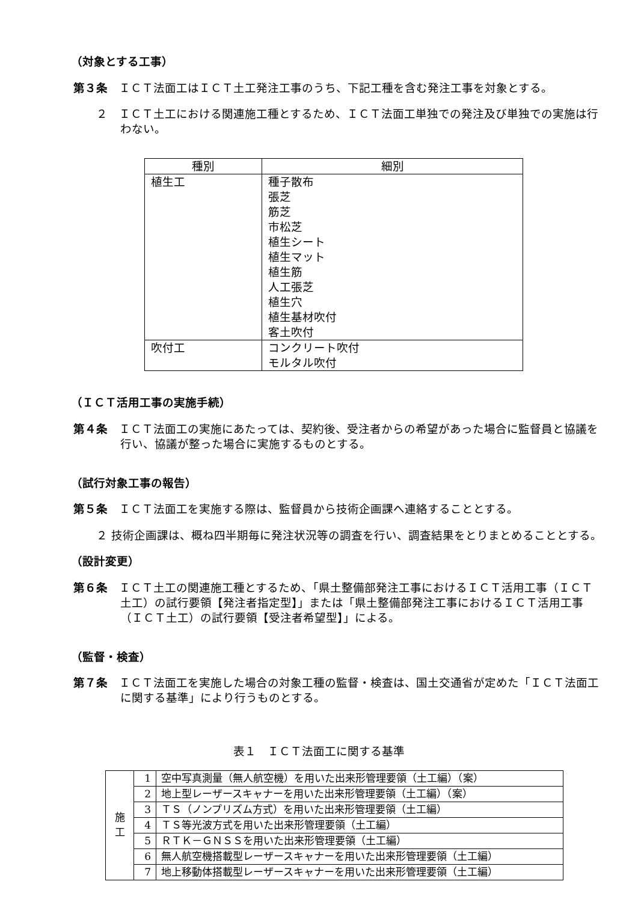（対象とする工事）
第３条　ＩＣＴ法面工はＩＣＴ土工発注工事のうち、下記工種を含む発注工事を対象とする。
２　ＩＣＴ土工における関連施工種とするため、ＩＣＴ法面工単独での発注及び単独での実施は行わない。
| 種別 | 細別 |
| --- | --- |
| 植生工 | 種子散布 張芝 筋芝 市松芝 植生シート 植生マット 植生筋 人工張芝 植生穴 植生基材吹付 客土吹付 |
| 吹付工 | コンクリート吹付 モルタル吹付 |
（ＩＣＴ活用工事の実施手続）
第４条　ＩＣＴ法面工の実施にあたっては、契約後、受注者からの希望があった場合に監督員と協議を行い、協議が整った場合に実施するものとする。
（試行対象工事の報告）
第５条　ＩＣＴ法面工を実施する際は、監督員から技術企画課へ連絡することとする。
２ 技術企画課は、概ね四半期毎に発注状況等の調査を行い、調査結果をとりまとめることとする。
（設計変更）
第６条　ＩＣＴ土工の関連施工種とするため、「県土整備部発注工事におけるＩＣＴ活用工事（ＩＣＴ土工）の試行要領【発注者指定型】」または「県土整備部発注工事におけるＩＣＴ活用工事（ＩＣＴ土工）の試行要領【受注者希望型】」による。
（監督・検査）
第７条　ＩＣＴ法面工を実施した場合の対象工種の監督・検査は、国土交通省が定めた「ＩＣＴ法面工に関する基準」により行うものとする。
表１　ＩＣＴ法面工に関する基準
| 施 工 | 1 | 空中写真測量（無人航空機）を用いた出来形管理要領（土工編）（案） |
| | 2 | 地上型レーザースキャナーを用いた出来形管理要領（土工編）（案） |
| | 3 | ＴＳ（ノンプリズム方式）を用いた出来形管理要領（土工編） |
| | 4 | ＴＳ等光波方式を用いた出来形管理要領（土工編） |
| | 5 | ＲＴＫ－ＧＮＳＳを用いた出来形管理要領（土工編） |
| | 6 | 無人航空機搭載型レーザースキャナーを用いた出来形管理要領（土工編） |
| | 7 | 地上移動体搭載型レーザースキャナーを用いた出来形管理要領（土工編） |